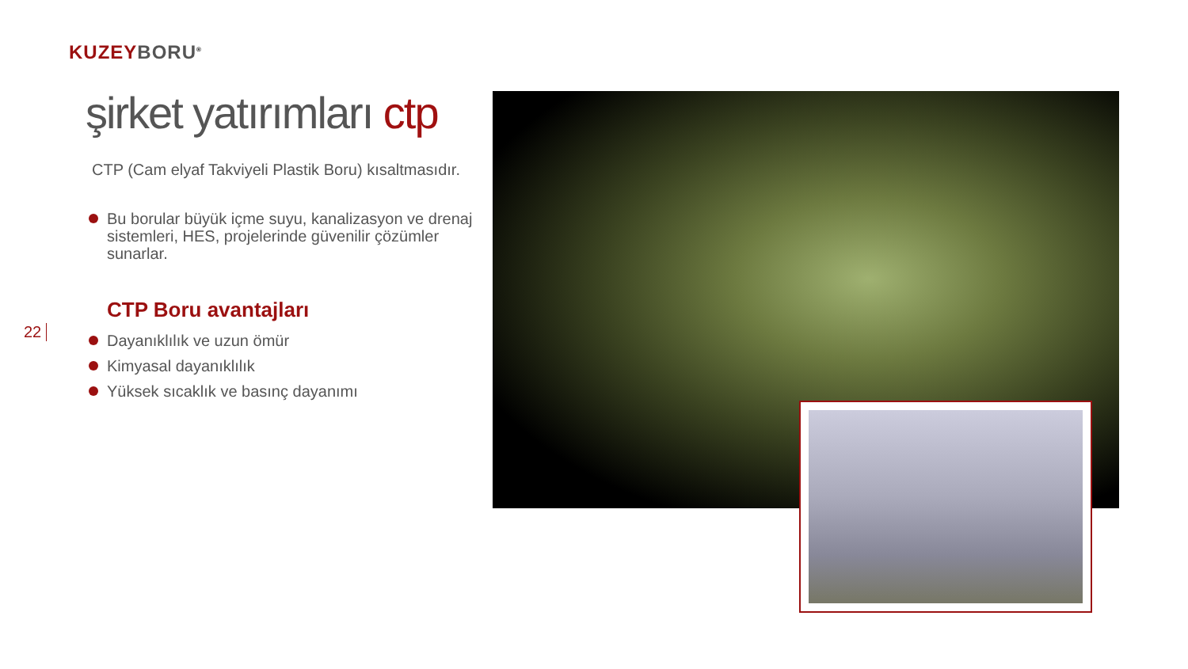KUZEY BORU<sup>®</sup>
şirket yatırımları ctp
CTP (Cam elyaf Takviyeli Plastik Boru) kısaltmasıdır.
Bu borular büyük içme suyu, kanalizasyon ve drenaj sistemleri, HES, projelerinde güvenilir çözümler sunarlar.
CTP Boru avantajları
Dayanıklılık ve uzun ömür
Kimyasal dayanıklılık
Yüksek sıcaklık ve basınç dayanımı
22